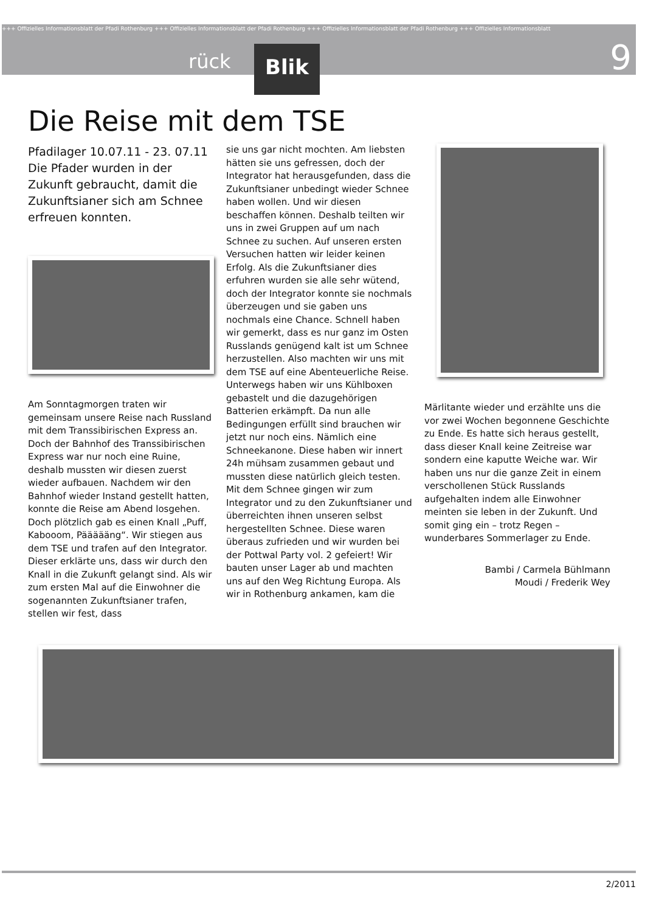+++ Offizielles Informationsblatt der Pfadi Rothenburg +++ Offizielles Informationsblatt der Pfadi Rothenburg +++ Offizielles Informationsblatt der Pfadi Rothenburg +++ Offizielles Informationsblatt
rück Blik 9
Die Reise mit dem TSE
Pfadilager 10.07.11 - 23. 07.11
Die Pfader wurden in der Zukunft gebraucht, damit die Zukunftsianer sich am Schnee erfreuen konnten.
Am Sonntagmorgen traten wir gemeinsam unsere Reise nach Russland mit dem Transsibirischen Express an. Doch der Bahnhof des Transsibirischen Express war nur noch eine Ruine, deshalb mussten wir diesen zuerst wieder aufbauen. Nachdem wir den Bahnhof wieder Instand gestellt hatten, konnte die Reise am Abend losgehen. Doch plötzlich gab es einen Knall „Puff, Kabooom, Päääääng“. Wir stiegen aus dem TSE und trafen auf den Integrator. Dieser erklärte uns, dass wir durch den Knall in die Zukunft gelangt sind. Als wir zum ersten Mal auf die Einwohner die sogenannten Zukunftsianer trafen, stellen wir fest, dass
sie uns gar nicht mochten. Am liebsten hätten sie uns gefressen, doch der Integrator hat herausgefunden, dass die Zukunftsianer unbedingt wieder Schnee haben wollen. Und wir diesen beschaffen können. Deshalb teilten wir uns in zwei Gruppen auf um nach Schnee zu suchen. Auf unseren ersten Versuchen hatten wir leider keinen Erfolg. Als die Zukunftsianer dies erfuhren wurden sie alle sehr wütend, doch der Integrator konnte sie nochmals überzeugen und sie gaben uns nochmals eine Chance. Schnell haben wir gemerkt, dass es nur ganz im Osten Russlands genügend kalt ist um Schnee herzustellen. Also machten wir uns mit dem TSE auf eine Abenteuerliche Reise. Unterwegs haben wir uns Kühlboxen gebastelt und die dazugehörigen Batterien erkämpft. Da nun alle Bedingungen erfüllt sind brauchen wir jetzt nur noch eins. Nämlich eine Schneekanone. Diese haben wir innert 24h mühsam zusammen gebaut und mussten diese natürlich gleich testen. Mit dem Schnee gingen wir zum Integrator und zu den Zukunftsianer und überreichten ihnen unseren selbst hergestellten Schnee. Diese waren überaus zufrieden und wir wurden bei der Pottwal Party vol. 2 gefeiert! Wir bauten unser Lager ab und machten uns auf den Weg Richtung Europa. Als wir in Rothenburg ankamen, kam die
Märlitante wieder und erzählte uns die vor zwei Wochen begonnene Geschichte zu Ende. Es hatte sich heraus gestellt, dass dieser Knall keine Zeitreise war sondern eine kaputte Weiche war. Wir haben uns nur die ganze Zeit in einem verschollenen Stück Russlands aufgehalten indem alle Einwohner meinten sie leben in der Zukunft. Und somit ging ein – trotz Regen – wunderbares Sommerlager zu Ende.
Bambi / Carmela Bühlmann
Moudi / Frederik Wey
2/2011